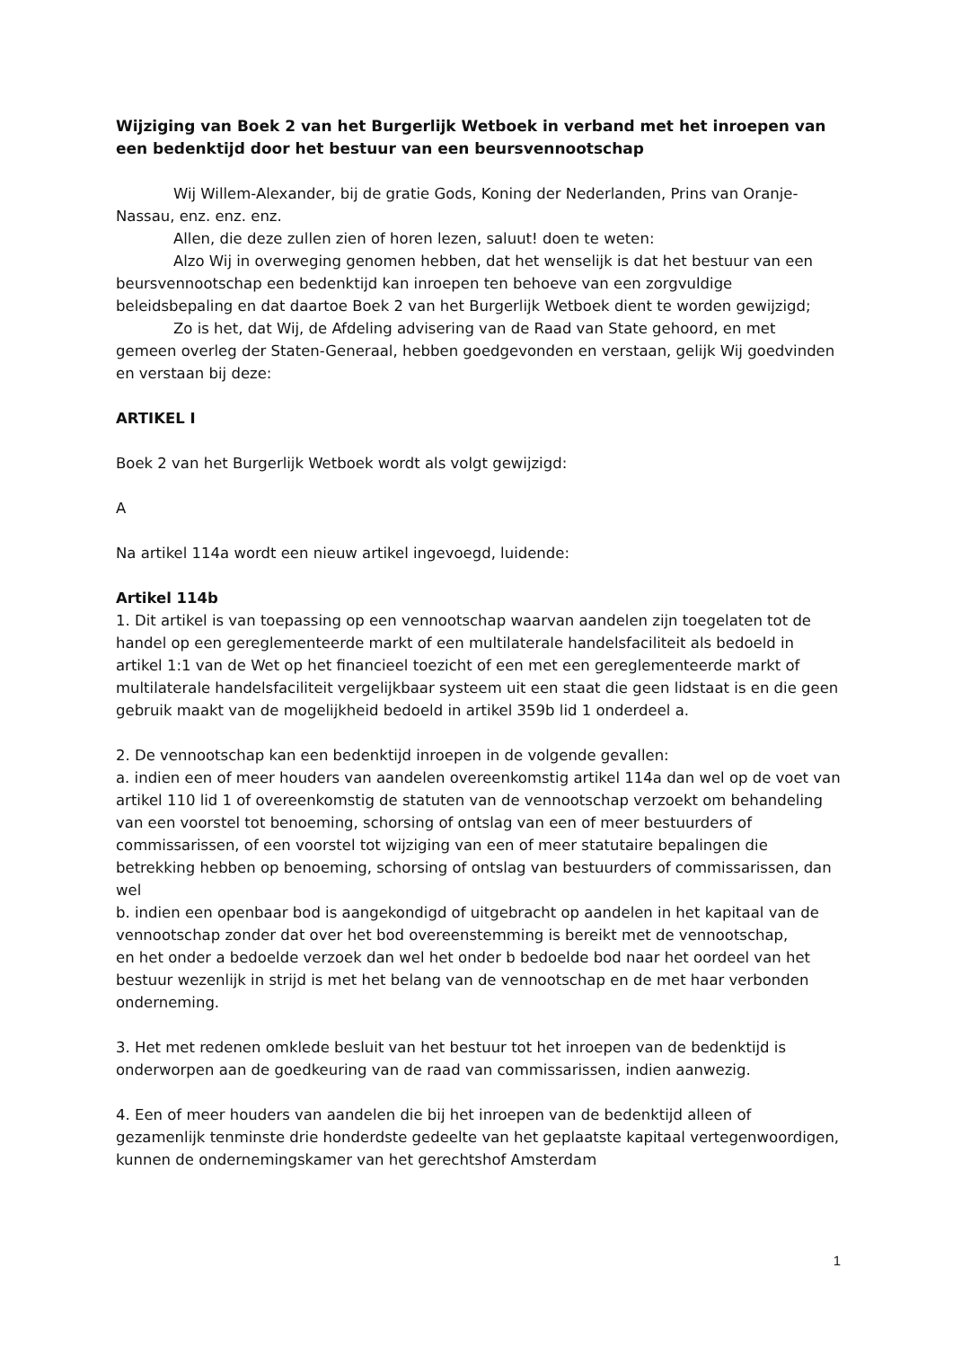Wijziging van Boek 2 van het Burgerlijk Wetboek in verband met het inroepen van een bedenktijd door het bestuur van een beursvennootschap
Wij Willem-Alexander, bij de gratie Gods, Koning der Nederlanden, Prins van Oranje-Nassau, enz. enz. enz.
Allen, die deze zullen zien of horen lezen, saluut! doen te weten:
Alzo Wij in overweging genomen hebben, dat het wenselijk is dat het bestuur van een beursvennootschap een bedenktijd kan inroepen ten behoeve van een zorgvuldige beleidsbepaling en dat daartoe Boek 2 van het Burgerlijk Wetboek dient te worden gewijzigd;
Zo is het, dat Wij, de Afdeling advisering van de Raad van State gehoord, en met gemeen overleg der Staten-Generaal, hebben goedgevonden en verstaan, gelijk Wij goedvinden en verstaan bij deze:
ARTIKEL I
Boek 2 van het Burgerlijk Wetboek wordt als volgt gewijzigd:
A
Na artikel 114a wordt een nieuw artikel ingevoegd, luidende:
Artikel 114b
1. Dit artikel is van toepassing op een vennootschap waarvan aandelen zijn toegelaten tot de handel op een gereglementeerde markt of een multilaterale handelsfaciliteit als bedoeld in artikel 1:1 van de Wet op het financieel toezicht of een met een gereglementeerde markt of multilaterale handelsfaciliteit vergelijkbaar systeem uit een staat die geen lidstaat is en die geen gebruik maakt van de mogelijkheid bedoeld in artikel 359b lid 1 onderdeel a.
2. De vennootschap kan een bedenktijd inroepen in de volgende gevallen:
a. indien een of meer houders van aandelen overeenkomstig artikel 114a dan wel op de voet van artikel 110 lid 1 of overeenkomstig de statuten van de vennootschap verzoekt om behandeling van een voorstel tot benoeming, schorsing of ontslag van een of meer bestuurders of commissarissen, of een voorstel tot wijziging van een of meer statutaire bepalingen die betrekking hebben op benoeming, schorsing of ontslag van bestuurders of commissarissen, dan wel
b. indien een openbaar bod is aangekondigd of uitgebracht op aandelen in het kapitaal van de vennootschap zonder dat over het bod overeenstemming is bereikt met de vennootschap,
en het onder a bedoelde verzoek dan wel het onder b bedoelde bod naar het oordeel van het bestuur wezenlijk in strijd is met het belang van de vennootschap en de met haar verbonden onderneming.
3. Het met redenen omklede besluit van het bestuur tot het inroepen van de bedenktijd is onderworpen aan de goedkeuring van de raad van commissarissen, indien aanwezig.
4. Een of meer houders van aandelen die bij het inroepen van de bedenktijd alleen of gezamenlijk tenminste drie honderdste gedeelte van het geplaatste kapitaal vertegenwoordigen, kunnen de ondernemingskamer van het gerechtshof Amsterdam
1